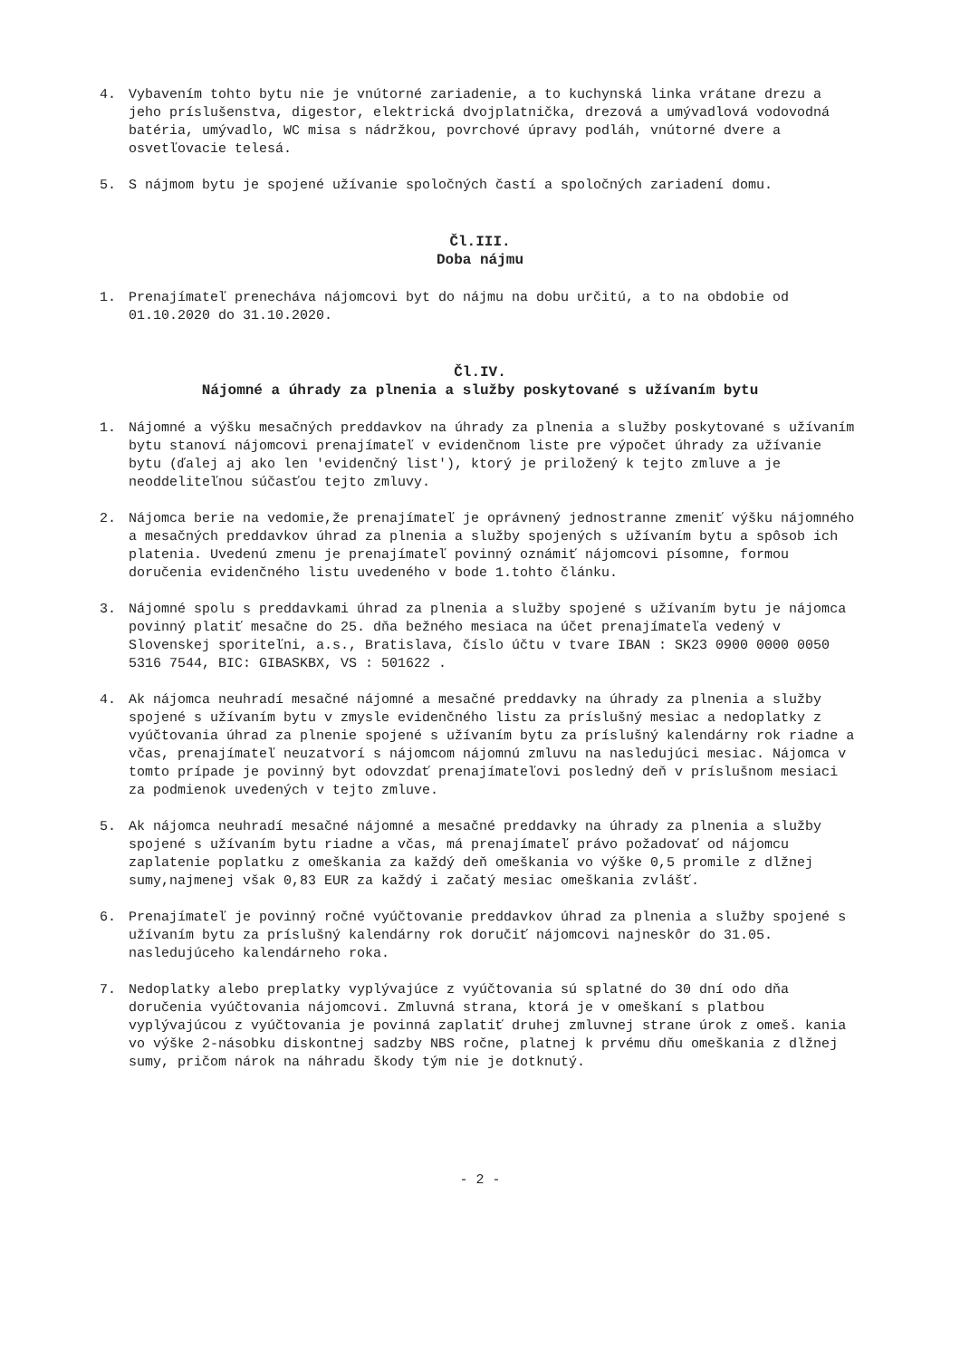4. Vybavením tohto bytu nie je vnútorné zariadenie, a to kuchynská linka vrátane drezu a jeho príslušenstva, digestor, elektrická dvojplatnička, drezová a umývadlová vodovodná batéria, umývadlo, WC misa s nádržkou, povrchové úpravy podláh, vnútorné dvere a osvetľovacie telesá.
5. S nájmom bytu je spojené užívanie spoločných častí a spoločných zariadení domu.
Čl.III.
Doba nájmu
1. Prenajímateľ prenecháva nájomcovi byt do nájmu na dobu určitú, a to na obdobie od 01.10.2020 do 31.10.2020.
Čl.IV.
Nájomné a úhrady za plnenia a služby poskytované s užívaním bytu
1. Nájomné a výšku mesačných preddavkov na úhrady za plnenia a služby poskytované s užívaním bytu stanoví nájomcovi prenajímateľ v evidenčnom liste pre výpočet úhrady za užívanie bytu (ďalej aj ako len 'evidenčný list'), ktorý je priložený k tejto zmluve a je neoddeliteľnou súčasťou tejto zmluvy.
2. Nájomca berie na vedomie,že prenajímateľ je oprávnený jednostranne zmeniť výšku nájomného a mesačných preddavkov úhrad za plnenia a služby spojených s užívaním bytu a spôsob ich platenia. Uvedenú zmenu je prenajímateľ povinný oznámiť nájomcovi písomne, formou doručenia evidenčného listu uvedeného v bode 1.tohto článku.
3. Nájomné spolu s preddavkami úhrad za plnenia a služby spojené s užívaním bytu je nájomca povinný platiť mesačne do 25. dňa bežného mesiaca na účet prenajímateľa vedený v Slovenskej sporiteľni, a.s., Bratislava, číslo účtu v tvare IBAN : SK23 0900 0000 0050 5316 7544, BIC: GIBASKBX, VS : 501622 .
4. Ak nájomca neuhradí mesačné nájomné a mesačné preddavky na úhrady za plnenia a služby spojené s užívaním bytu v zmysle evidenčného listu za príslušný mesiac a nedoplatky z vyúčtovania úhrad za plnenie spojené s užívaním bytu za príslušný kalendárny rok riadne a včas, prenajímateľ neuzatvorí s nájomcom nájomnú zmluvu na nasledujúci mesiac. Nájomca v tomto prípade je povinný byt odovzdať prenajímateľovi posledný deň v príslušnom mesiaci za podmienok uvedených v tejto zmluve.
5. Ak nájomca neuhradí mesačné nájomné a mesačné preddavky na úhrady za plnenia a služby spojené s užívaním bytu riadne a včas, má prenajímateľ právo požadovať od nájomcu zaplatenie poplatku z omeškania za každý deň omeškania vo výške 0,5 promile z dlžnej sumy,najmenej však 0,83 EUR za každý i začatý mesiac omeškania zvlášť.
6. Prenajímateľ je povinný ročné vyúčtovanie preddavkov úhrad za plnenia a služby spojené s užívaním bytu za príslušný kalendárny rok doručiť nájomcovi najneskôr do 31.05. nasledujúceho kalendárneho roka.
7. Nedoplatky alebo preplatky vyplývajúce z vyúčtovania sú splatné do 30 dní odo dňa doručenia vyúčtovania nájomcovi. Zmluvná strana, ktorá je v omeškaní s platbou vyplývajúcou z vyúčtovania je povinná zaplatiť druhej zmluvnej strane úrok z omeš. kania vo výške 2-násobku diskontnej sadzby NBS ročne, platnej k prvému dňu omeškania z dlžnej sumy, pričom nárok na náhradu škody tým nie je dotknutý.
- 2 -